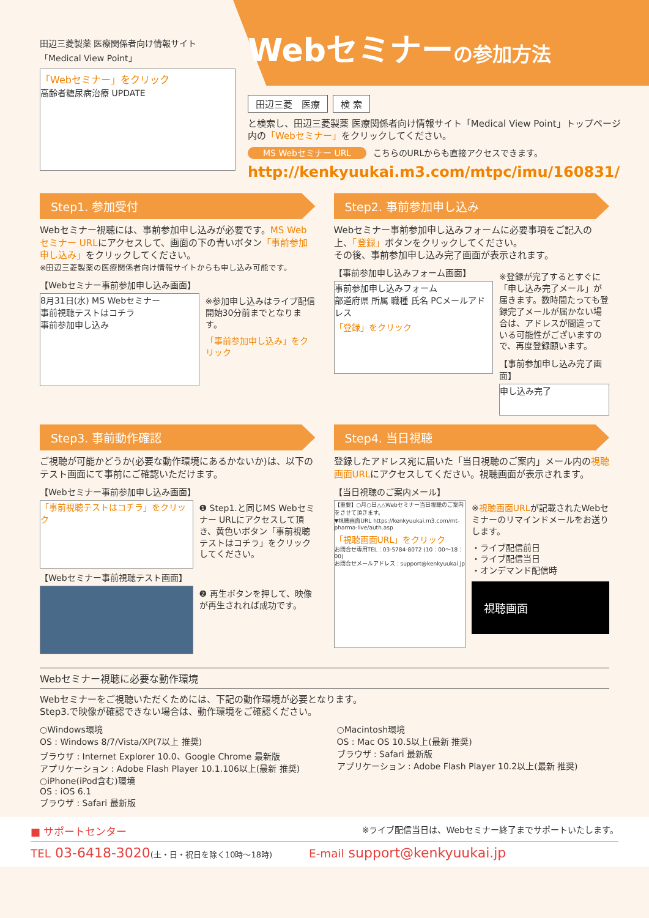田辺三菱製薬 医療関係者向け情報サイト
「Medical View Point」
「Webセミナー」をクリック
高齢者糖尿病治療 UPDATE
Webセミナーの参加方法
田辺三菱　医療 検 索
と検索し、田辺三菱製薬 医療関係者向け情報サイト「Medical View Point」トップページ内の「Webセミナー」をクリックしてください。
MS Webセミナー URL こちらのURLからも直接アクセスできます。
http://kenkyuukai.m3.com/mtpc/imu/160831/
Step1. 参加受付
Webセミナー視聴には、事前参加申し込みが必要です。MS Webセミナー URLにアクセスして、画面の下の青いボタン「事前参加申し込み」をクリックしてください。
※田辺三菱製薬の医療関係者向け情報サイトからも申し込み可能です。
【Webセミナー事前参加申し込み画面】
8月31日(水) MS Webセミナー
事前視聴テストはコチラ
事前参加申し込み
※参加申し込みはライブ配信開始30分前までとなります。
「事前参加申し込み」をクリック
Step2. 事前参加申し込み
Webセミナー事前参加申し込みフォームに必要事項をご記入の上、「登録」ボタンをクリックしてください。
その後、事前参加申し込み完了画面が表示されます。
【事前参加申し込みフォーム画面】
事前参加申し込みフォーム
部道府県 所属 職種 氏名 PCメールアドレス
「登録」をクリック
※登録が完了するとすぐに「申し込み完了メール」が届きます。数時間たっても登録完了メールが届かない場合は、アドレスが間違っている可能性がございますので、再度登録願います。
【事前参加申し込み完了画面】
申し込み完了
Step3. 事前動作確認
ご視聴が可能かどうか(必要な動作環境にあるかないか)は、以下のテスト画面にて事前にご確認いただけます。
【Webセミナー事前参加申し込み画面】
「事前視聴テストはコチラ」をクリック
❶ Step1.と同じMS Webセミナー URLにアクセスして頂き、黄色いボタン「事前視聴テストはコチラ」をクリックしてください。
【Webセミナー事前視聴テスト画面】
❷ 再生ボタンを押して、映像が再生されれば成功です。
Step4. 当日視聴
登録したアドレス宛に届いた「当日視聴のご案内」メール内の視聴画面URLにアクセスしてください。視聴画面が表示されます。
【当日視聴のご案内メール】
【重要】○月○日△△Webセミナー当日視聴のご案内をさせて頂きます。
▼視聴画面URL https://kenkyuukai.m3.com/mt-pharma-live/auth.asp
「視聴画面URL」をクリック
お問合せ専用TEL：03-5784-8072 (10：00〜18：00)
お問合せメールアドレス：support@kenkyuukai.jp
※視聴画面URLが記載されたWebセミナーのリマインドメールをお送りします。
・ライブ配信前日
・ライブ配信当日
・オンデマンド配信時
視聴画面
Webセミナー視聴に必要な動作環境
Webセミナーをご視聴いただくためには、下記の動作環境が必要となります。
Step3.で映像が確認できない場合は、動作環境をご確認ください。
○Windows環境
OS : Windows 8/7/Vista/XP(7以上 推奨)
ブラウザ : Internet Explorer 10.0、Google Chrome 最新版
アプリケーション : Adobe Flash Player 10.1.106以上(最新 推奨)
○iPhone(iPod含む)環境
OS : iOS 6.1
ブラウザ : Safari 最新版
○Macintosh環境
OS : Mac OS 10.5以上(最新 推奨)
ブラウザ : Safari 最新版
アプリケーション : Adobe Flash Player 10.2以上(最新 推奨)
■ サポートセンター ※ライブ配信当日は、Webセミナー終了までサポートいたします。
TEL 03-6418-3020(土・日・祝日を除く10時〜18時) E-mail support@kenkyuukai.jp